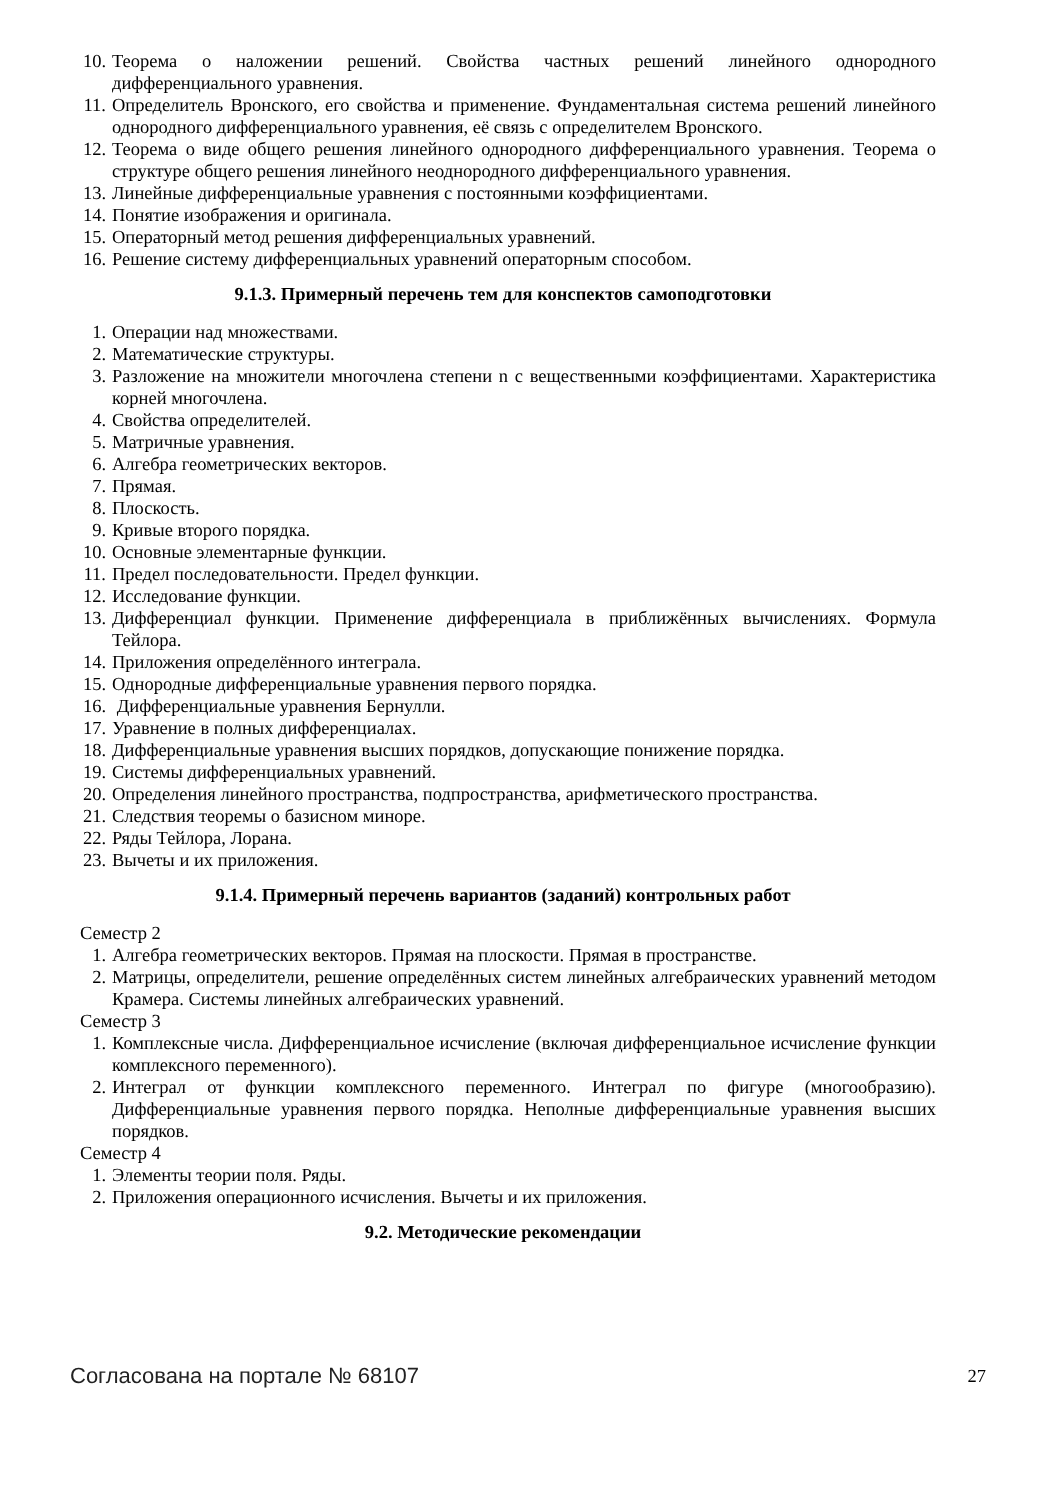10. Теорема о наложении решений. Свойства частных решений линейного однородного дифференциального уравнения.
11. Определитель Вронского, его свойства и применение. Фундаментальная система решений линейного однородного дифференциального уравнения, её связь с определителем Вронского.
12. Теорема о виде общего решения линейного однородного дифференциального уравнения. Теорема о структуре общего решения линейного неоднородного дифференциального уравнения.
13. Линейные дифференциальные уравнения с постоянными коэффициентами.
14. Понятие изображения и оригинала.
15. Операторный метод решения дифференциальных уравнений.
16. Решение систему дифференциальных уравнений операторным способом.
9.1.3. Примерный перечень тем для конспектов самоподготовки
1. Операции над множествами.
2. Математические структуры.
3. Разложение на множители многочлена степени n с вещественными коэффициентами. Характеристика корней многочлена.
4. Свойства определителей.
5. Матричные уравнения.
6. Алгебра геометрических векторов.
7. Прямая.
8. Плоскость.
9. Кривые второго порядка.
10. Основные элементарные функции.
11. Предел последовательности. Предел функции.
12. Исследование функции.
13. Дифференциал функции. Применение дифференциала в приближённых вычислениях. Формула Тейлора.
14. Приложения определённого интеграла.
15. Однородные дифференциальные уравнения первого порядка.
16. Дифференциальные уравнения Бернулли.
17. Уравнение в полных дифференциалах.
18. Дифференциальные уравнения высших порядков, допускающие понижение порядка.
19. Системы дифференциальных уравнений.
20. Определения линейного пространства, подпространства, арифметического пространства.
21. Следствия теоремы о базисном миноре.
22. Ряды Тейлора, Лорана.
23. Вычеты и их приложения.
9.1.4. Примерный перечень вариантов (заданий) контрольных работ
Семестр 2
1. Алгебра геометрических векторов. Прямая на плоскости. Прямая в пространстве.
2. Матрицы, определители, решение определённых систем линейных алгебраических уравнений методом Крамера. Системы линейных алгебраических уравнений.
Семестр 3
1. Комплексные числа. Дифференциальное исчисление (включая дифференциальное исчисление функции комплексного переменного).
2. Интеграл от функции комплексного переменного. Интеграл по фигуре (многообразию). Дифференциальные уравнения первого порядка. Неполные дифференциальные уравнения высших порядков.
Семестр 4
1. Элементы теории поля. Ряды.
2. Приложения операционного исчисления. Вычеты и их приложения.
9.2. Методические рекомендации
Согласована на портале № 68107 27